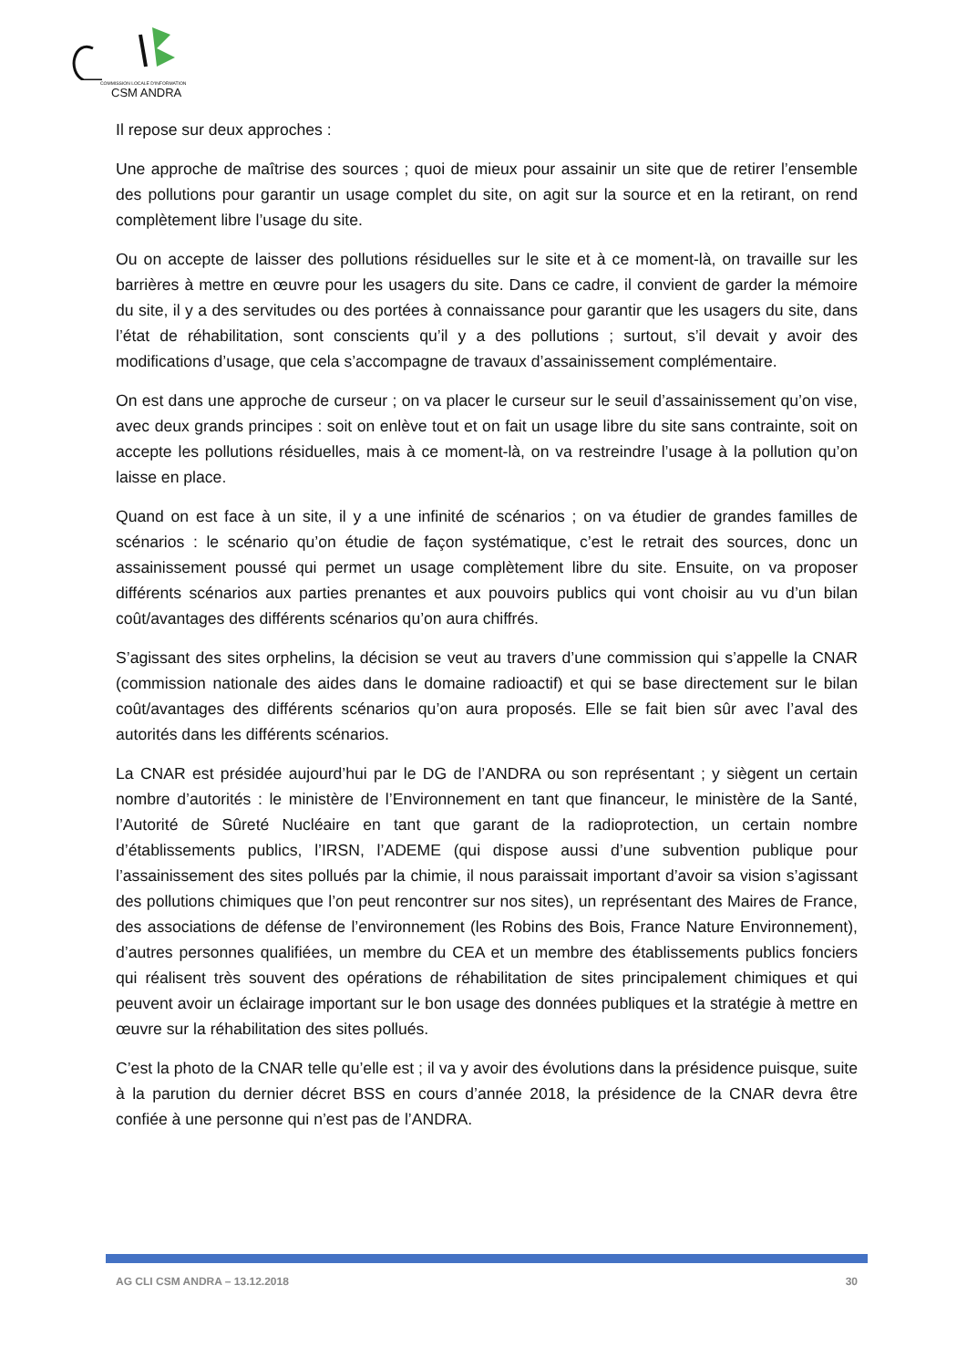COMMISSION LOCALE D'INFORMATION
CSM ANDRA
Il repose sur deux approches :
Une approche de maîtrise des sources ; quoi de mieux pour assainir un site que de retirer l’ensemble des pollutions pour garantir un usage complet du site, on agit sur la source et en la retirant, on rend complètement libre l’usage du site.
Ou on accepte de laisser des pollutions résiduelles sur le site et à ce moment-là, on travaille sur les barrières à mettre en œuvre pour les usagers du site. Dans ce cadre, il convient de garder la mémoire du site, il y a des servitudes ou des portées à connaissance pour garantir que les usagers du site, dans l’état de réhabilitation, sont conscients qu’il y a des pollutions ; surtout, s’il devait y avoir des modifications d’usage, que cela s’accompagne de travaux d’assainissement complémentaire.
On est dans une approche de curseur ; on va placer le curseur sur le seuil d’assainissement qu’on vise, avec deux grands principes : soit on enlève tout et on fait un usage libre du site sans contrainte, soit on accepte les pollutions résiduelles, mais à ce moment-là, on va restreindre l’usage à la pollution qu’on laisse en place.
Quand on est face à un site, il y a une infinité de scénarios ; on va étudier de grandes familles de scénarios : le scénario qu’on étudie de façon systématique, c’est le retrait des sources, donc un assainissement poussé qui permet un usage complètement libre du site. Ensuite, on va proposer différents scénarios aux parties prenantes et aux pouvoirs publics qui vont choisir au vu d’un bilan coût/avantages des différents scénarios qu’on aura chiffrés.
S’agissant des sites orphelins, la décision se veut au travers d’une commission qui s’appelle la CNAR (commission nationale des aides dans le domaine radioactif) et qui se base directement sur le bilan coût/avantages des différents scénarios qu’on aura proposés. Elle se fait bien sûr avec l’aval des autorités dans les différents scénarios.
La CNAR est présidée aujourd’hui par le DG de l’ANDRA ou son représentant ; y siègent un certain nombre d’autorités : le ministère de l’Environnement en tant que financeur, le ministère de la Santé, l’Autorité de Sûreté Nucléaire en tant que garant de la radioprotection, un certain nombre d’établissements publics, l’IRSN, l’ADEME (qui dispose aussi d’une subvention publique pour l’assainissement des sites pollués par la chimie, il nous paraissait important d’avoir sa vision s’agissant des pollutions chimiques que l’on peut rencontrer sur nos sites), un représentant des Maires de France, des associations de défense de l’environnement (les Robins des Bois, France Nature Environnement), d’autres personnes qualifiées, un membre du CEA et un membre des établissements publics fonciers qui réalisent très souvent des opérations de réhabilitation de sites principalement chimiques et qui peuvent avoir un éclairage important sur le bon usage des données publiques et la stratégie à mettre en œuvre sur la réhabilitation des sites pollués.
C’est la photo de la CNAR telle qu’elle est ; il va y avoir des évolutions dans la présidence puisque, suite à la parution du dernier décret BSS en cours d’année 2018, la présidence de la CNAR devra être confiée à une personne qui n’est pas de l’ANDRA.
AG CLI CSM ANDRA – 13.12.2018 30